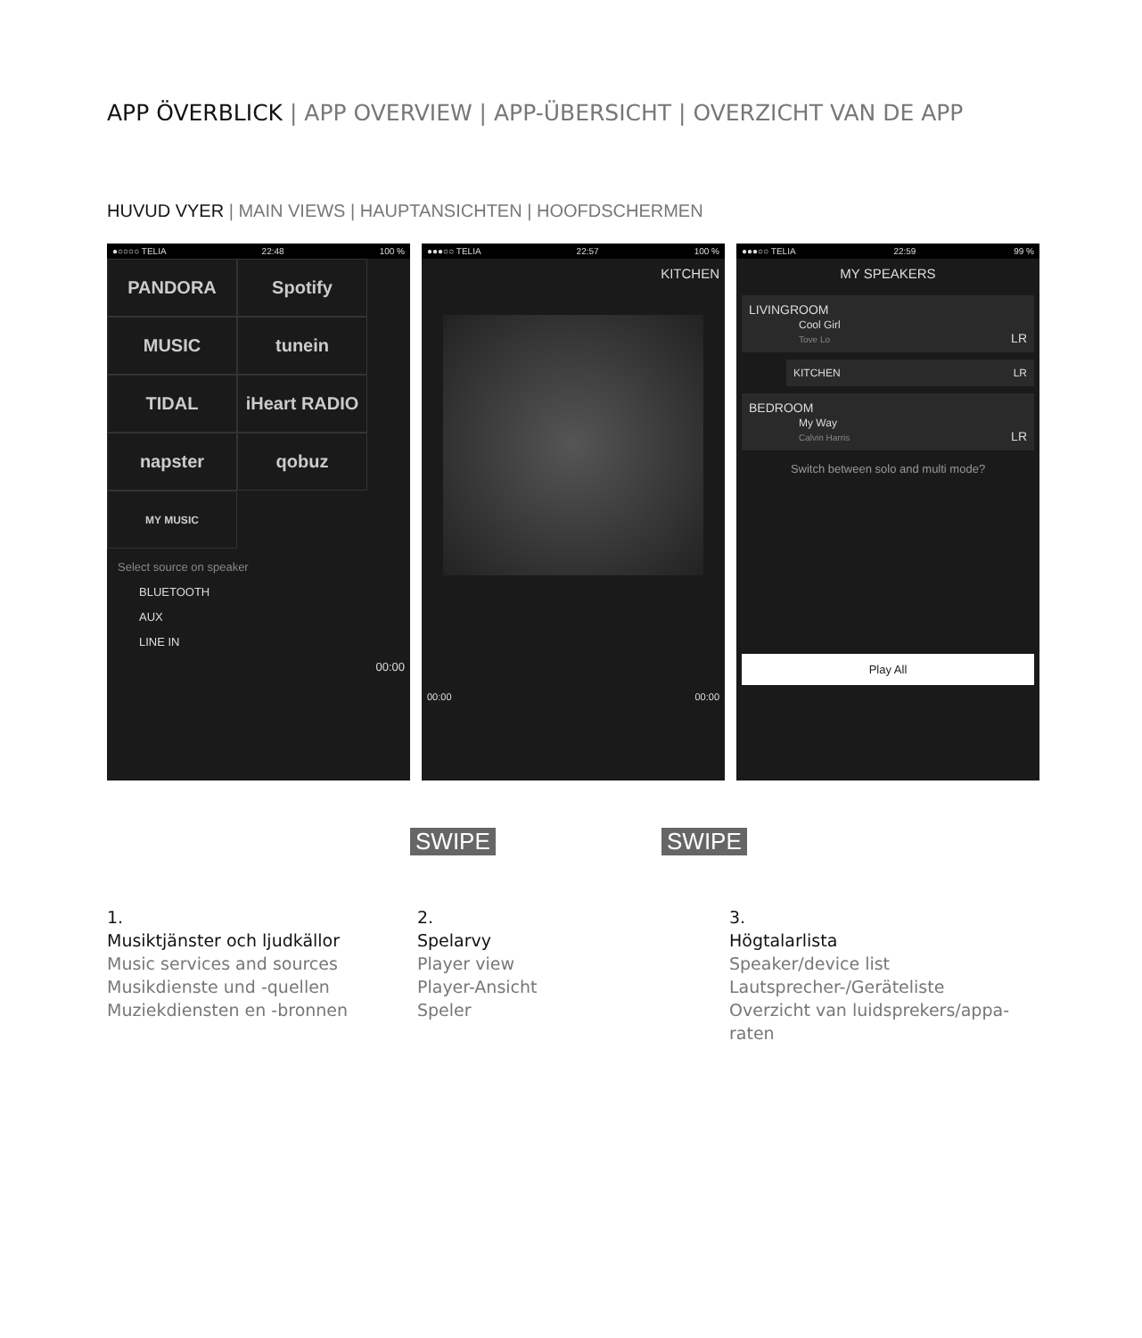APP ÖVERBLICK | APP OVERVIEW | APP-ÜBERSICHT | OVERZICHT VAN DE APP
HUVUD VYER | MAIN VIEWS | HAUPTANSICHTEN | HOOFDSCHERMEN
●○○○○ TELIA 22:48 100 %
PANDORA
Spotify
MUSIC
tunein
TIDAL
iHeart RADIO
napster
qobuz
MY MUSIC
Select source on speaker
BLUETOOTH
AUX
LINE IN
00:00
●●●○○ TELIA 22:57 100 %
KITCHEN
00:00 00:00
●●●○○ TELIA 22:59 99 %
MY SPEAKERS
LIVINGROOM
Cool Girl
Tove Lo LR
KITCHEN LR
BEDROOM
My Way
Calvin Harris LR
Switch between solo and multi mode?
Play All
SWIPE SWIPE
1.
Musiktjänster och ljudkällor
Music services and sources
Musikdienste und -quellen
Muziekdiensten en -bronnen
2.
Spelarvy
Player view
Player-Ansicht
Speler
3.
Högtalarlista
Speaker/device list
Lautsprecher-/Geräteliste
Overzicht van luidsprekers/appa-raten